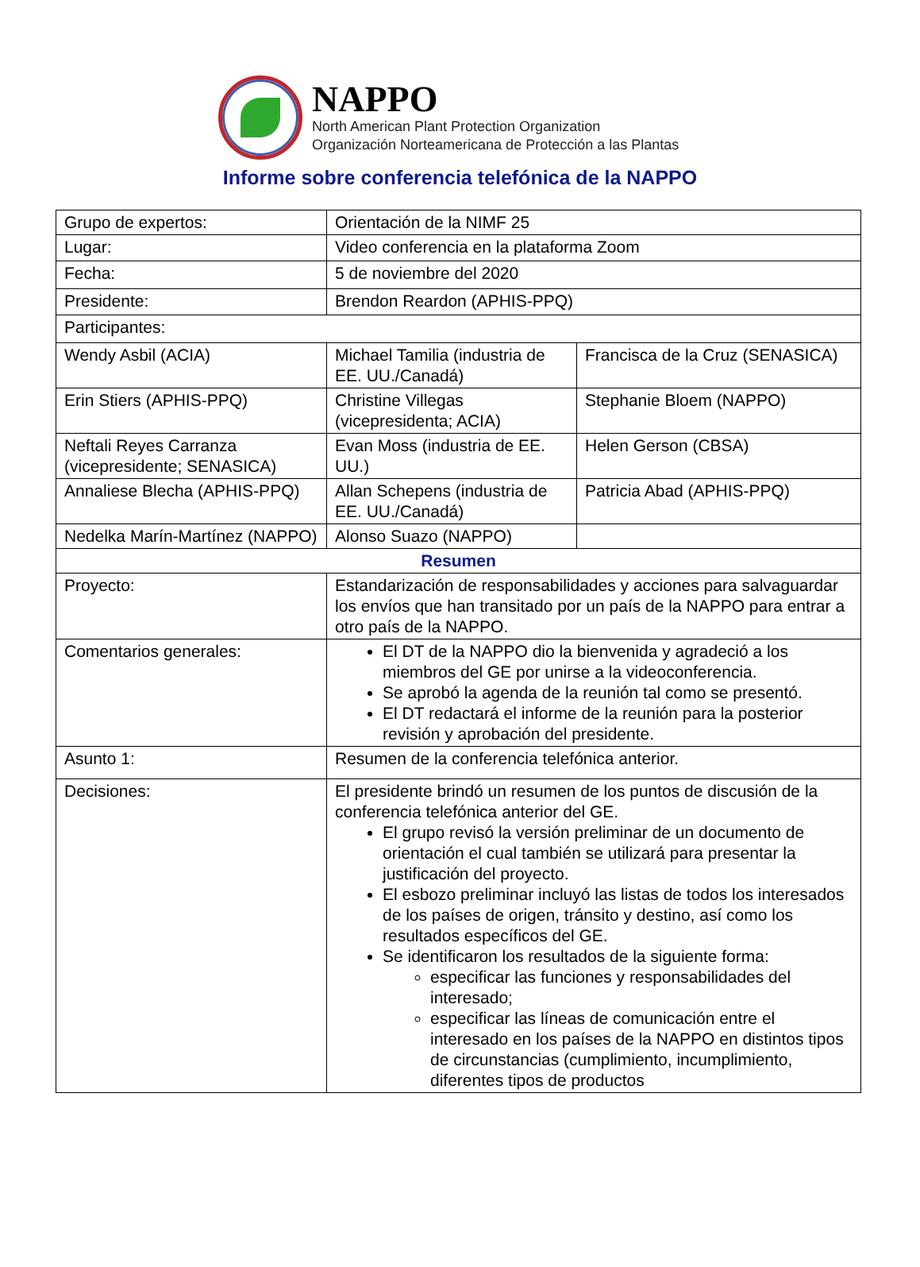NAPPO
North American Plant Protection Organization
Organización Norteamericana de Protección a las Plantas
Informe sobre conferencia telefónica de la NAPPO
| Grupo de expertos: | Orientación de la NIMF 25 | |
| Lugar: | Video conferencia en la plataforma Zoom | |
| Fecha: | 5 de noviembre del 2020 | |
| Presidente: | Brendon Reardon (APHIS-PPQ) | |
| Participantes: | | |
| Wendy Asbil (ACIA) | Michael Tamilia (industria de EE. UU./Canadá) | Francisca de la Cruz (SENASICA) |
| Erin Stiers (APHIS-PPQ) | Christine Villegas (vicepresidenta; ACIA) | Stephanie Bloem (NAPPO) |
| Neftali Reyes Carranza (vicepresidente; SENASICA) | Evan Moss (industria de EE. UU.) | Helen Gerson (CBSA) |
| Annaliese Blecha (APHIS-PPQ) | Allan Schepens (industria de EE. UU./Canadá) | Patricia Abad (APHIS-PPQ) |
| Nedelka Marín-Martínez (NAPPO) | Alonso Suazo (NAPPO) | |
| Resumen | | |
| Proyecto: | Estandarización de responsabilidades y acciones para salvaguardar los envíos que han transitado por un país de la NAPPO para entrar a otro país de la NAPPO. | |
| Comentarios generales: | El DT de la NAPPO dio la bienvenida y agradeció a los miembros del GE por unirse a la videoconferencia. Se aprobó la agenda de la reunión tal como se presentó. El DT redactará el informe de la reunión para la posterior revisión y aprobación del presidente. | |
| Asunto 1: | Resumen de la conferencia telefónica anterior. | |
| Decisiones: | El presidente brindó un resumen de los puntos de discusión de la conferencia telefónica anterior del GE. El grupo revisó la versión preliminar de un documento de orientación el cual también se utilizará para presentar la justificación del proyecto. El esbozo preliminar incluyó las listas de todos los interesados de los países de origen, tránsito y destino, así como los resultados específicos del GE. Se identificaron los resultados de la siguiente forma: especificar las funciones y responsabilidades del interesado; especificar las líneas de comunicación entre el interesado en los países de la NAPPO en distintos tipos de circunstancias (cumplimiento, incumplimiento, diferentes tipos de productos | |